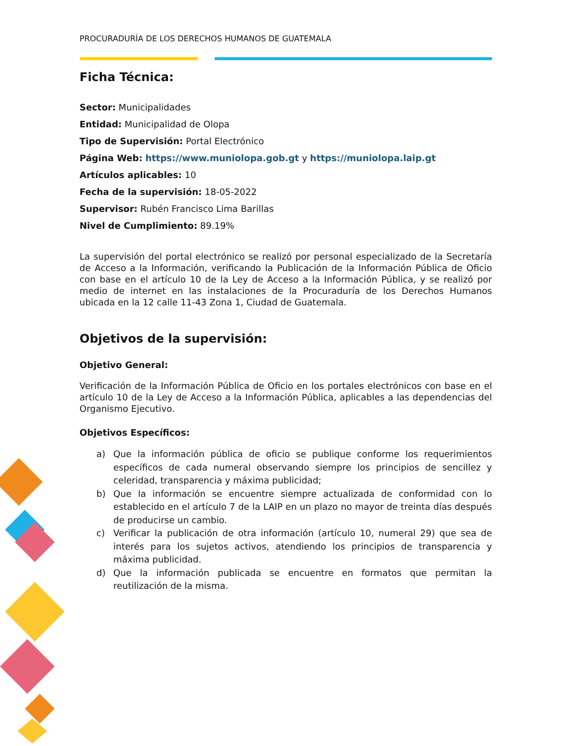PROCURADURÍA DE LOS DERECHOS HUMANOS DE GUATEMALA
Ficha Técnica:
Sector: Municipalidades
Entidad: Municipalidad de Olopa
Tipo de Supervisión: Portal Electrónico
Página Web: https://www.muniolopa.gob.gt y https://muniolopa.laip.gt
Artículos aplicables: 10
Fecha de la supervisión: 18-05-2022
Supervisor: Rubén Francisco Lima Barillas
Nivel de Cumplimiento: 89.19%
La supervisión del portal electrónico se realizó por personal especializado de la Secretaría de Acceso a la Información, verificando la Publicación de la Información Pública de Oficio con base en el artículo 10 de la Ley de Acceso a la Información Pública, y se realizó por medio de internet en las instalaciones de la Procuraduría de los Derechos Humanos ubicada en la 12 calle 11-43 Zona 1, Ciudad de Guatemala.
Objetivos de la supervisión:
Objetivo General:
Verificación de la Información Pública de Oficio en los portales electrónicos con base en el artículo 10 de la Ley de Acceso a la Información Pública, aplicables a las dependencias del Organismo Ejecutivo.
Objetivos Específicos:
a) Que la información pública de oficio se publique conforme los requerimientos específicos de cada numeral observando siempre los principios de sencillez y celeridad, transparencia y máxima publicidad;
b) Que la información se encuentre siempre actualizada de conformidad con lo establecido en el artículo 7 de la LAIP en un plazo no mayor de treinta días después de producirse un cambio.
c) Verificar la publicación de otra información (artículo 10, numeral 29) que sea de interés para los sujetos activos, atendiendo los principios de transparencia y máxima publicidad.
d) Que la información publicada se encuentre en formatos que permitan la reutilización de la misma.